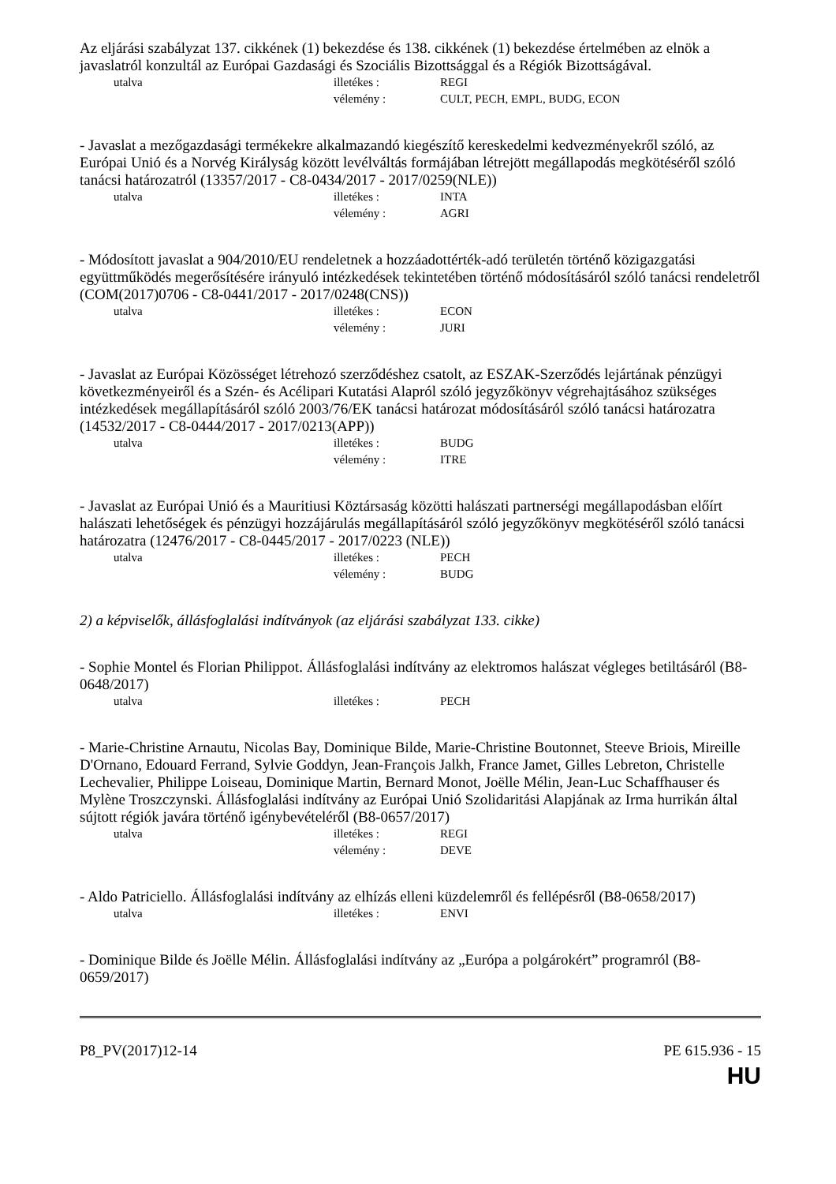Az eljárási szabályzat 137. cikkének (1) bekezdése és 138. cikkének (1) bekezdése értelmében az elnök a javaslatról konzultál az Európai Gazdasági és Szociális Bizottsággal és a Régiók Bizottságával.
utalva illetékes : REGI
vélemény : CULT, PECH, EMPL, BUDG, ECON
- Javaslat a mezőgazdasági termékekre alkalmazandó kiegészítő kereskedelmi kedvezményekről szóló, az Európai Unió és a Norvég Királyság között levélváltás formájában létrejött megállapodás megkötéséről szóló tanácsi határozatról (13357/2017 - C8-0434/2017 - 2017/0259(NLE))
utalva illetékes : INTA
vélemény : AGRI
- Módosított javaslat a 904/2010/EU rendeletnek a hozzáadottérték-adó területén történő közigazgatási együttműködés megerősítésére irányuló intézkedések tekintetében történő módosításáról szóló tanácsi rendeletről (COM(2017)0706 - C8-0441/2017 - 2017/0248(CNS))
utalva illetékes : ECON
vélemény : JURI
- Javaslat az Európai Közösséget létrehozó szerződéshez csatolt, az ESZAK-Szerződés lejártának pénzügyi következményeiről és a Szén- és Acélipari Kutatási Alapról szóló jegyzőkönyv végrehajtásához szükséges intézkedések megállapításáról szóló 2003/76/EK tanácsi határozat módosításáról szóló tanácsi határozatra (14532/2017 - C8-0444/2017 - 2017/0213(APP))
utalva illetékes : BUDG
vélemény : ITRE
- Javaslat az Európai Unió és a Mauritiusi Köztársaság közötti halászati partnerségi megállapodásban előírt halászati lehetőségek és pénzügyi hozzájárulás megállapításáról szóló jegyzőkönyv megkötéséről szóló tanácsi határozatra (12476/2017 - C8-0445/2017 - 2017/0223 (NLE))
utalva illetékes : PECH
vélemény : BUDG
2) a képviselők, állásfoglalási indítványok (az eljárási szabályzat 133. cikke)
- Sophie Montel és Florian Philippot. Állásfoglalási indítvány az elektromos halászat végleges betiltásáról (B8-0648/2017)
utalva illetékes : PECH
- Marie-Christine Arnautu, Nicolas Bay, Dominique Bilde, Marie-Christine Boutonnet, Steeve Briois, Mireille D'Ornano, Edouard Ferrand, Sylvie Goddyn, Jean-François Jalkh, France Jamet, Gilles Lebreton, Christelle Lechevalier, Philippe Loiseau, Dominique Martin, Bernard Monot, Joëlle Mélin, Jean-Luc Schaffhauser és Mylène Troszczynski. Állásfoglalási indítvány az Európai Unió Szolidaritási Alapjának az Irma hurrikán által sújtott régiók javára történő igénybevételéről (B8-0657/2017)
utalva illetékes : REGI
vélemény : DEVE
- Aldo Patriciello. Állásfoglalási indítvány az elhízás elleni küzdelemről és fellépésről (B8-0658/2017)
utalva illetékes : ENVI
- Dominique Bilde és Joëlle Mélin. Állásfoglalási indítvány az „Európa a polgárokért” programról (B8-0659/2017)
P8_PV(2017)12-14 PE 615.936 - 15
HU